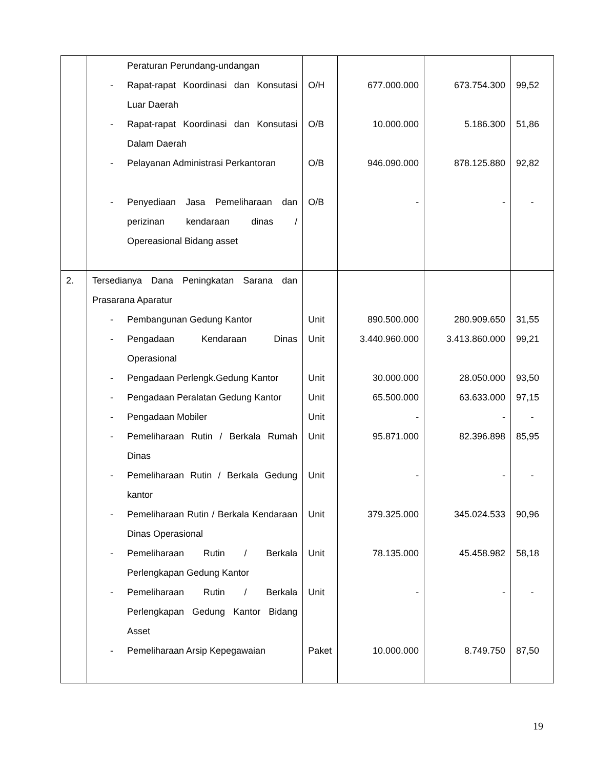| | Peraturan Perundang-undangan | | | | |
| | - Rapat-rapat Koordinasi dan Konsutasi Luar Daerah | O/H | 677.000.000 | 673.754.300 | 99,52 |
| | - Rapat-rapat Koordinasi dan Konsutasi Dalam Daerah | O/B | 10.000.000 | 5.186.300 | 51,86 |
| | - Pelayanan Administrasi Perkantoran | O/B | 946.090.000 | 878.125.880 | 92,82 |
| | - Penyediaan Jasa Pemeliharaan dan perizinan kendaraan dinas / Opereasional Bidang asset | O/B | - | - | - |
| 2. | Tersedianya Dana Peningkatan Sarana dan Prasarana Aparatur | | | | |
| | - Pembangunan Gedung Kantor | Unit | 890.500.000 | 280.909.650 | 31,55 |
| | - Pengadaan Kendaraan Dinas Operasional | Unit | 3.440.960.000 | 3.413.860.000 | 99,21 |
| | - Pengadaan Perlengk.Gedung Kantor | Unit | 30.000.000 | 28.050.000 | 93,50 |
| | - Pengadaan Peralatan Gedung Kantor | Unit | 65.500.000 | 63.633.000 | 97,15 |
| | - Pengadaan Mobiler | Unit | - | - | - |
| | - Pemeliharaan Rutin / Berkala Rumah Dinas | Unit | 95.871.000 | 82.396.898 | 85,95 |
| | - Pemeliharaan Rutin / Berkala Gedung kantor | Unit | - | - | - |
| | - Pemeliharaan Rutin / Berkala Kendaraan Dinas Operasional | Unit | 379.325.000 | 345.024.533 | 90,96 |
| | - Pemeliharaan Rutin / Berkala Perlengkapan Gedung Kantor | Unit | 78.135.000 | 45.458.982 | 58,18 |
| | - Pemeliharaan Rutin / Berkala Perlengkapan Gedung Kantor Bidang Asset | Unit | - | - | - |
| | - Pemeliharaan Arsip Kepegawaian | Paket | 10.000.000 | 8.749.750 | 87,50 |
19